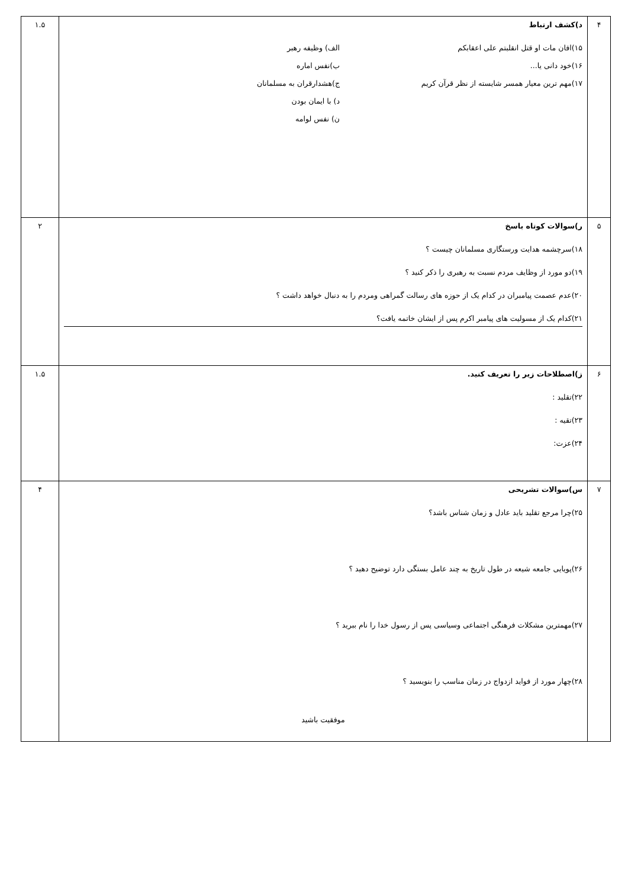| ۴ | د)کشف ارتباط ۱۵)افان مات او قتل انقلبتم علی اعقابکم الف) وظیفه رهبر ۱۶)خود دانی یا... ب)نفس اماره ۱۷)مهم ترین معیار همسر شایسته از نظر قرآن کریم ج)هشدارقران به مسلمانان د) با ایمان بودن ن) نفس لوامه | ۱.۵ |
| ۵ | ر)سوالات کوتاه باسخ ۱۸)سرچشمه هدایت ورستگاری مسلمانان چیست ؟ ۱۹)دو مورد از وظایف مردم نسبت به رهبری را ذکر کنید ؟ ۲۰)عدم عصمت پیامبران در کدام یک از حوزه های رسالت گمراهی ومردم را به دنبال خواهد داشت ؟ ۲۱)کدام یک از مسولیت های پیامبر اکرم پس از ایشان خاتمه یافت؟ | ۲ |
| ۶ | ز)اصطلاحات زیر را تعریف کنید. ۲۲)تقلید : ۲۳)تقیه : ۲۴)عزت: | ۱.۵ |
| ۷ | س)سوالات تشریحی ۲۵)چرا مرجع تقلید باید عادل و زمان شناس باشد؟ ۲۶)پویایی جامعه شیعه در طول تاریخ به چند عامل بستگی دارد توضیح دهید ؟ ۲۷)مهمترین مشکلات فرهنگی اجتماعی وسیاسی پس از رسول خدا را نام ببرید ؟ ۲۸)چهار مورد از فواید ازدواج در زمان مناسب را بنویسید ؟ موفقیت باشید | ۴ |